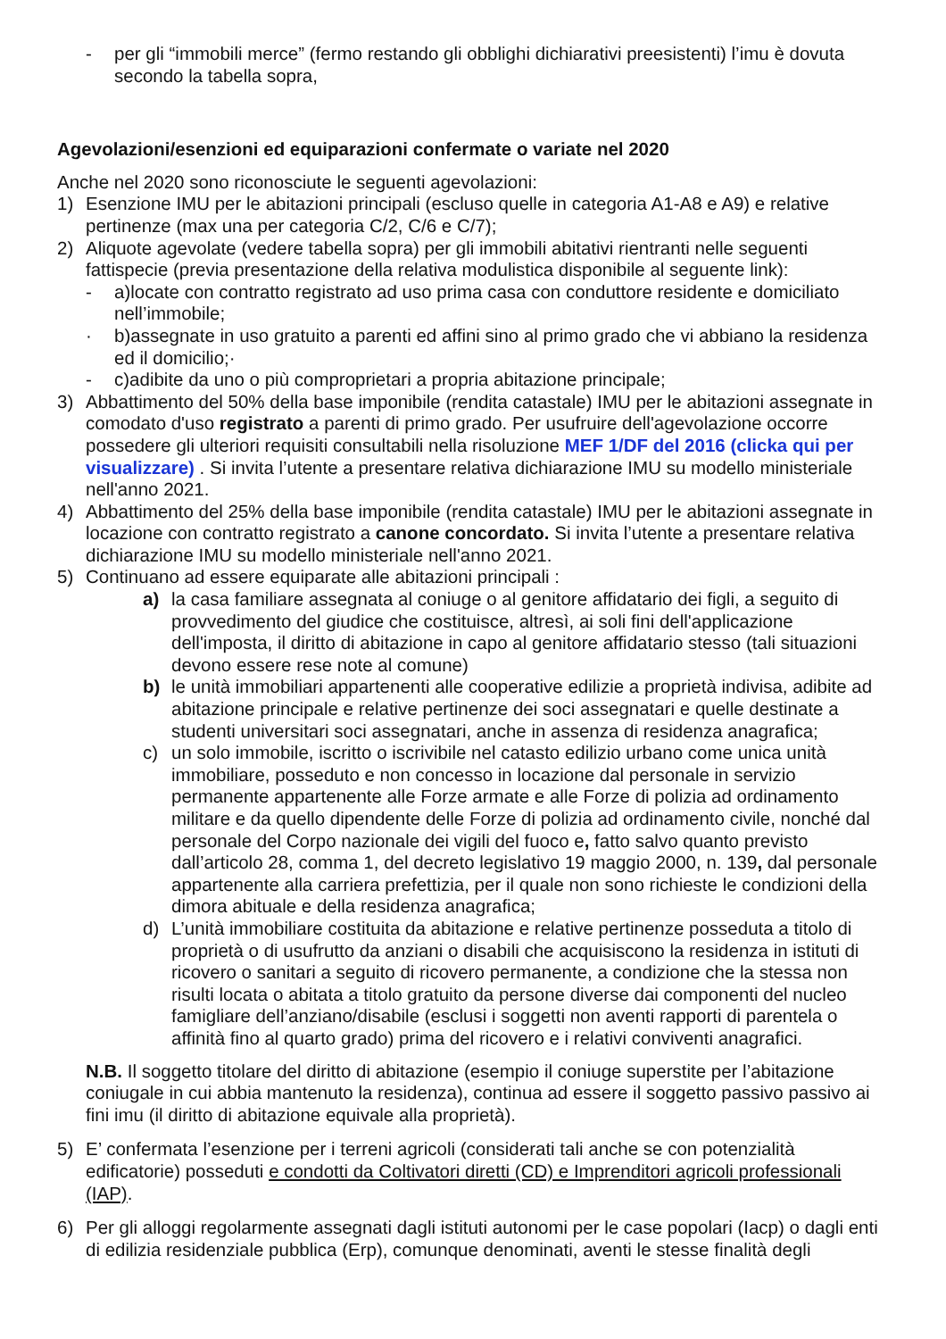- per gli “immobili merce” (fermo restando gli obblighi dichiarativi preesistenti) l’imu è dovuta secondo la tabella sopra,
Agevolazioni/esenzioni ed equiparazioni confermate o variate nel 2020
Anche nel 2020 sono riconosciute le seguenti agevolazioni:
1) Esenzione IMU per le abitazioni principali (escluso quelle in categoria A1-A8 e A9) e relative pertinenze (max una per categoria C/2, C/6 e C/7);
2) Aliquote agevolate (vedere tabella sopra) per gli immobili abitativi rientranti nelle seguenti fattispecie (previa presentazione della relativa modulistica disponibile al seguente link):
- a)locate con contratto registrato ad uso prima casa con conduttore residente e domiciliato nell’immobile;
· b)assegnate in uso gratuito a parenti ed affini sino al primo grado che vi abbiano la residenza ed il domicilio;·
- c)adibite da uno o più comproprietari a propria abitazione principale;
3) Abbattimento del 50% della base imponibile (rendita catastale) IMU per le abitazioni assegnate in comodato d'uso registrato a parenti di primo grado. Per usufruire dell'agevolazione occorre possedere gli ulteriori requisiti consultabili nella risoluzione MEF 1/DF del 2016 (clicka qui per visualizzare) . Si invita l’utente a presentare relativa dichiarazione IMU su modello ministeriale nell'anno 2021.
4) Abbattimento del 25% della base imponibile (rendita catastale) IMU per le abitazioni assegnate in locazione con contratto registrato a canone concordato. Si invita l’utente a presentare relativa dichiarazione IMU su modello ministeriale nell'anno 2021.
5) Continuano ad essere equiparate alle abitazioni principali :
a) la casa familiare assegnata al coniuge o al genitore affidatario dei figli, a seguito di provvedimento del giudice che costituisce, altresì, ai soli fini dell'applicazione dell'imposta, il diritto di abitazione in capo al genitore affidatario stesso (tali situazioni devono essere rese note al comune)
b) le unità immobiliari appartenenti alle cooperative edilizie a proprietà indivisa, adibite ad abitazione principale e relative pertinenze dei soci assegnatari e quelle destinate a studenti universitari soci assegnatari, anche in assenza di residenza anagrafica;
c) un solo immobile, iscritto o iscrivibile nel catasto edilizio urbano come unica unità immobiliare, posseduto e non concesso in locazione dal personale in servizio permanente appartenente alle Forze armate e alle Forze di polizia ad ordinamento militare e da quello dipendente delle Forze di polizia ad ordinamento civile, nonché dal personale del Corpo nazionale dei vigili del fuoco e, fatto salvo quanto previsto dall’articolo 28, comma 1, del decreto legislativo 19 maggio 2000, n. 139, dal personale appartenente alla carriera prefettizia, per il quale non sono richieste le condizioni della dimora abituale e della residenza anagrafica;
d) L’unità immobiliare costituita da abitazione e relative pertinenze posseduta a titolo di proprietà o di usufrutto da anziani o disabili che acquisiscono la residenza in istituti di ricovero o sanitari a seguito di ricovero permanente, a condizione che la stessa non risulti locata o abitata a titolo gratuito da persone diverse dai componenti del nucleo famigliare dell’anziano/disabile (esclusi i soggetti non aventi rapporti di parentela o affinità fino al quarto grado) prima del ricovero e i relativi conviventi anagrafici.
N.B. Il soggetto titolare del diritto di abitazione (esempio il coniuge superstite per l’abitazione coniugale in cui abbia mantenuto la residenza), continua ad essere il soggetto passivo passivo ai fini imu (il diritto di abitazione equivale alla proprietà).
5) E’ confermata l’esenzione per i terreni agricoli (considerati tali anche se con potenzialità edificatorie) posseduti e condotti da Coltivatori diretti (CD) e Imprenditori agricoli professionali (IAP).
6) Per gli alloggi regolarmente assegnati dagli istituti autonomi per le case popolari (Iacp) o dagli enti di edilizia residenziale pubblica (Erp), comunque denominati, aventi le stesse finalità degli